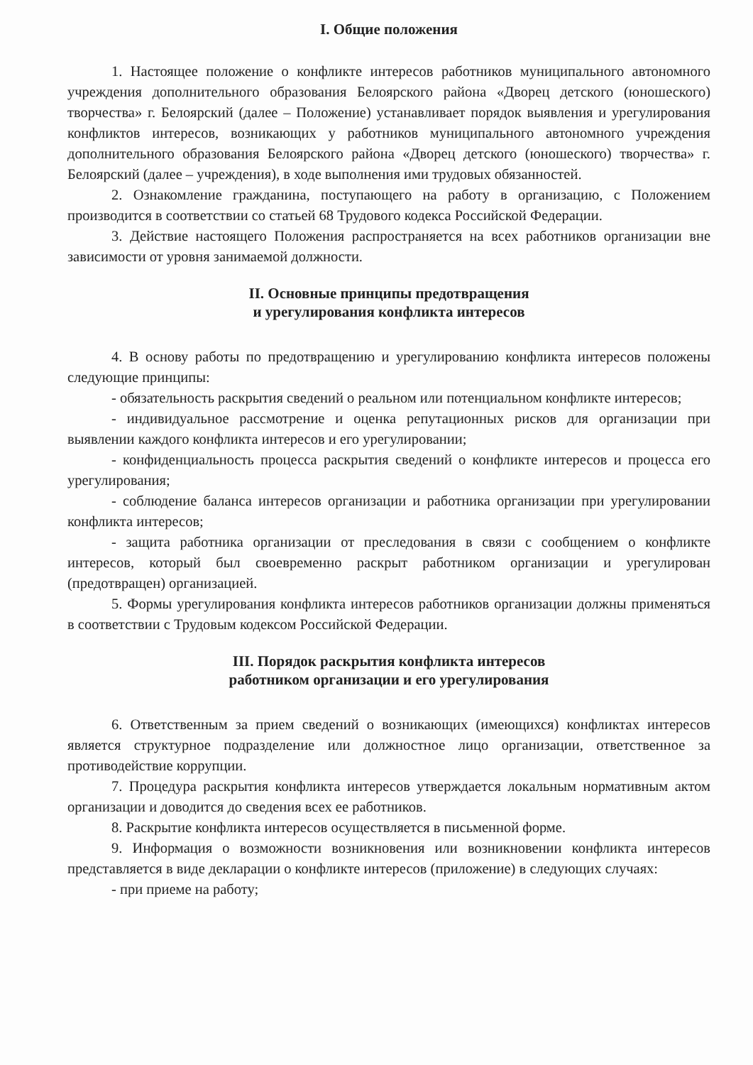I. Общие положения
1. Настоящее положение о конфликте интересов работников муниципального автономного учреждения дополнительного образования Белоярского района «Дворец детского (юношеского) творчества» г. Белоярский (далее – Положение) устанавливает порядок выявления и урегулирования конфликтов интересов, возникающих у работников муниципального автономного учреждения дополнительного образования Белоярского района «Дворец детского (юношеского) творчества» г. Белоярский (далее – учреждения), в ходе выполнения ими трудовых обязанностей.
2. Ознакомление гражданина, поступающего на работу в организацию, с Положением производится в соответствии со статьей 68 Трудового кодекса Российской Федерации.
3. Действие настоящего Положения распространяется на всех работников организации вне зависимости от уровня занимаемой должности.
II. Основные принципы предотвращения
и урегулирования конфликта интересов
4. В основу работы по предотвращению и урегулированию конфликта интересов положены следующие принципы:
- обязательность раскрытия сведений о реальном или потенциальном конфликте интересов;
- индивидуальное рассмотрение и оценка репутационных рисков для организации при выявлении каждого конфликта интересов и его урегулировании;
- конфиденциальность процесса раскрытия сведений о конфликте интересов и процесса его урегулирования;
- соблюдение баланса интересов организации и работника организации при урегулировании конфликта интересов;
- защита работника организации от преследования в связи с сообщением о конфликте интересов, который был своевременно раскрыт работником организации и урегулирован (предотвращен) организацией.
5. Формы урегулирования конфликта интересов работников организации должны применяться в соответствии с Трудовым кодексом Российской Федерации.
III. Порядок раскрытия конфликта интересов
работником организации и его урегулирования
6. Ответственным за прием сведений о возникающих (имеющихся) конфликтах интересов является структурное подразделение или должностное лицо организации, ответственное за противодействие коррупции.
7. Процедура раскрытия конфликта интересов утверждается локальным нормативным актом организации и доводится до сведения всех ее работников.
8. Раскрытие конфликта интересов осуществляется в письменной форме.
9. Информация о возможности возникновения или возникновении конфликта интересов представляется в виде декларации о конфликте интересов (приложение) в следующих случаях:
- при приеме на работу;